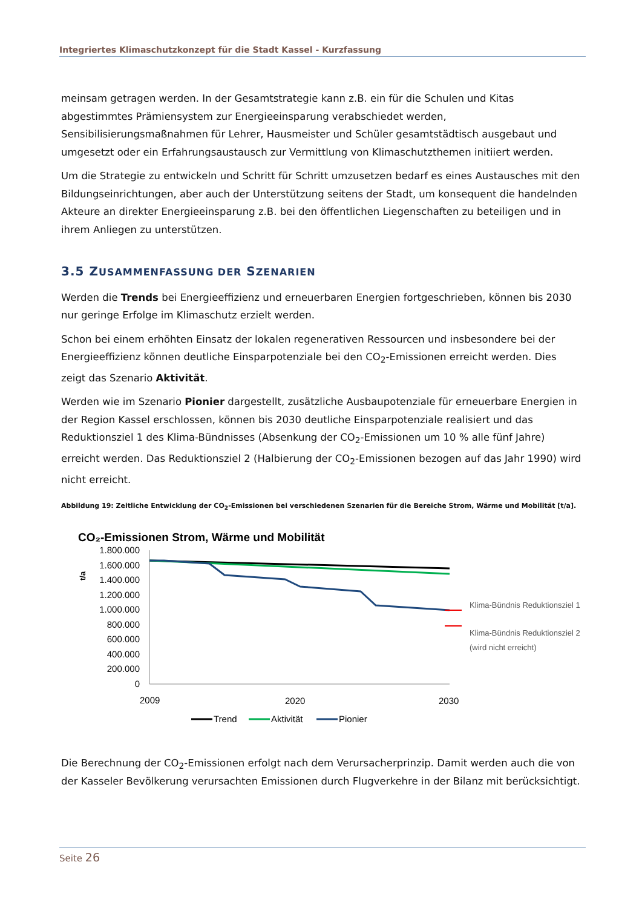Integriertes Klimaschutzkonzept für die Stadt Kassel - Kurzfassung
meinsam getragen werden. In der Gesamtstrategie kann z.B. ein für die Schulen und Kitas abgestimmtes Prämiensystem zur Energieeinsparung verabschiedet werden, Sensibilisierungsmaßnahmen für Lehrer, Hausmeister und Schüler gesamtstädtisch ausgebaut und umgesetzt oder ein Erfahrungsaustausch zur Vermittlung von Klimaschutzthemen initiiert werden.
Um die Strategie zu entwickeln und Schritt für Schritt umzusetzen bedarf es eines Austausches mit den Bildungseinrichtungen, aber auch der Unterstützung seitens der Stadt, um konsequent die handelnden Akteure an direkter Energieeinsparung z.B. bei den öffentlichen Liegenschaften zu beteiligen und in ihrem Anliegen zu unterstützen.
3.5 ZUSAMMENFASSUNG DER SZENARIEN
Werden die Trends bei Energieeffizienz und erneuerbaren Energien fortgeschrieben, können bis 2030 nur geringe Erfolge im Klimaschutz erzielt werden.
Schon bei einem erhöhten Einsatz der lokalen regenerativen Ressourcen und insbesondere bei der Energieeffizienz können deutliche Einsparpotenziale bei den CO<sub>2</sub>-Emissionen erreicht werden. Dies zeigt das Szenario Aktivität.
Werden wie im Szenario Pionier dargestellt, zusätzliche Ausbaupotenziale für erneuerbare Energien in der Region Kassel erschlossen, können bis 2030 deutliche Einsparpotenziale realisiert und das Reduktionsziel 1 des Klima-Bündnisses (Absenkung der CO<sub>2</sub>-Emissionen um 10 % alle fünf Jahre) erreicht werden. Das Reduktionsziel 2 (Halbierung der CO<sub>2</sub>-Emissionen bezogen auf das Jahr 1990) wird nicht erreicht.
Abbildung 19: Zeitliche Entwicklung der CO<sub>2</sub>-Emissionen bei verschiedenen Szenarien für die Bereiche Strom, Wärme und Mobilität [t/a].
CO₂-Emissionen Strom, Wärme und Mobilität
1.800.000
1.600.000
1.400.000
1.200.000
1.000.000
800.000
600.000
400.000
200.000
0
t/a
Klima-Bündnis Reduktionsziel 1
Klima-Bündnis Reduktionsziel 2
(wird nicht erreicht)
2009
2020
2030
Trend
Aktivität
Pionier
Die Berechnung der CO<sub>2</sub>-Emissionen erfolgt nach dem Verursacherprinzip. Damit werden auch die von der Kasseler Bevölkerung verursachten Emissionen durch Flugverkehre in der Bilanz mit berücksichtigt.
Seite 26